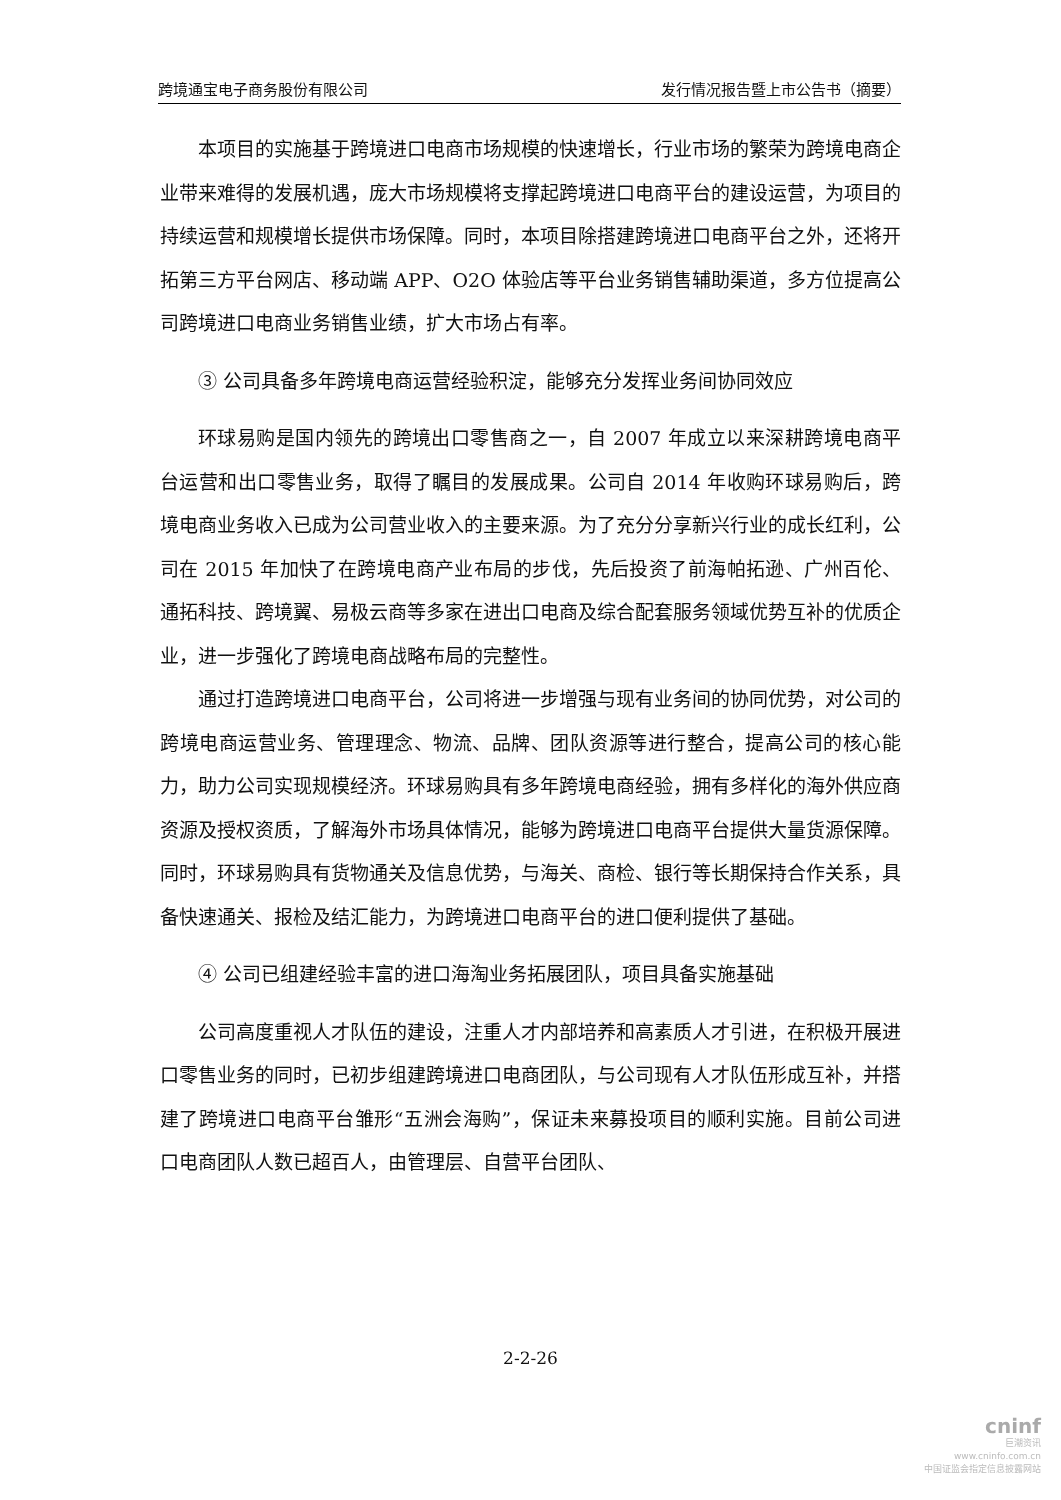跨境通宝电子商务股份有限公司 发行情况报告暨上市公告书（摘要）
本项目的实施基于跨境进口电商市场规模的快速增长，行业市场的繁荣为跨境电商企业带来难得的发展机遇，庞大市场规模将支撑起跨境进口电商平台的建设运营，为项目的持续运营和规模增长提供市场保障。同时，本项目除搭建跨境进口电商平台之外，还将开拓第三方平台网店、移动端 APP、O2O 体验店等平台业务销售辅助渠道，多方位提高公司跨境进口电商业务销售业绩，扩大市场占有率。
③ 公司具备多年跨境电商运营经验积淀，能够充分发挥业务间协同效应
环球易购是国内领先的跨境出口零售商之一，自 2007 年成立以来深耕跨境电商平台运营和出口零售业务，取得了瞩目的发展成果。公司自 2014 年收购环球易购后，跨境电商业务收入已成为公司营业收入的主要来源。为了充分分享新兴行业的成长红利，公司在 2015 年加快了在跨境电商产业布局的步伐，先后投资了前海帕拓逊、广州百伦、通拓科技、跨境翼、易极云商等多家在进出口电商及综合配套服务领域优势互补的优质企业，进一步强化了跨境电商战略布局的完整性。
通过打造跨境进口电商平台，公司将进一步增强与现有业务间的协同优势，对公司的跨境电商运营业务、管理理念、物流、品牌、团队资源等进行整合，提高公司的核心能力，助力公司实现规模经济。环球易购具有多年跨境电商经验，拥有多样化的海外供应商资源及授权资质，了解海外市场具体情况，能够为跨境进口电商平台提供大量货源保障。同时，环球易购具有货物通关及信息优势，与海关、商检、银行等长期保持合作关系，具备快速通关、报检及结汇能力，为跨境进口电商平台的进口便利提供了基础。
④ 公司已组建经验丰富的进口海淘业务拓展团队，项目具备实施基础
公司高度重视人才队伍的建设，注重人才内部培养和高素质人才引进，在积极开展进口零售业务的同时，已初步组建跨境进口电商团队，与公司现有人才队伍形成互补，并搭建了跨境进口电商平台雏形“五洲会海购”，保证未来募投项目的顺利实施。目前公司进口电商团队人数已超百人，由管理层、自营平台团队、
2-2-26
cninf
巨潮资讯
www.cninfo.com.cn
中国证监会指定信息披露网站